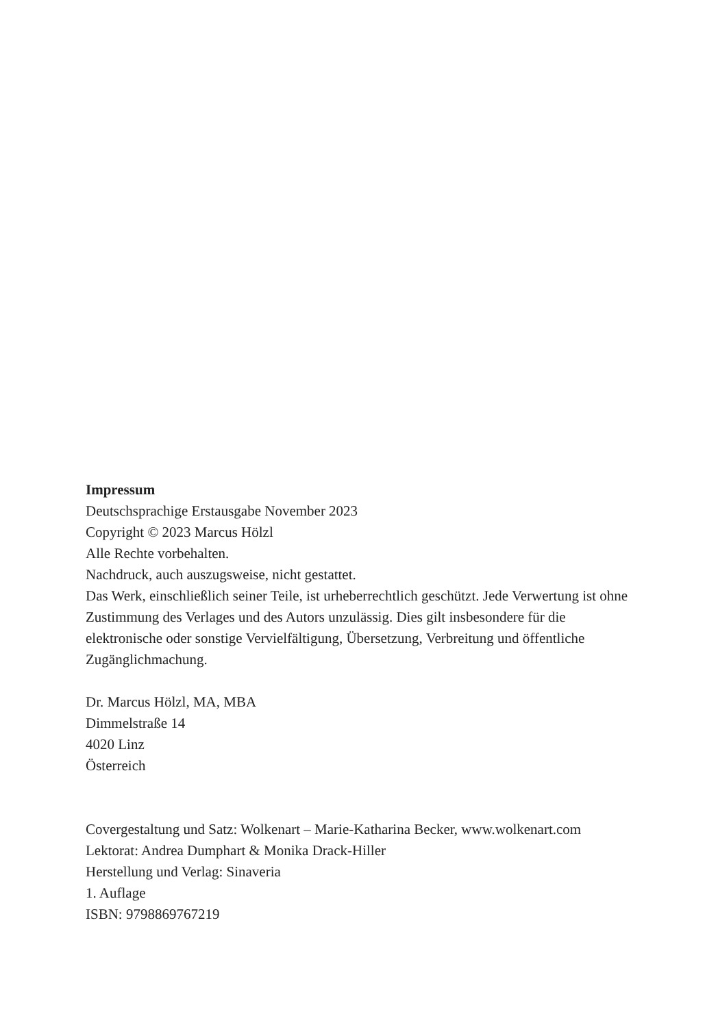Impressum
Deutschsprachige Erstausgabe November 2023
Copyright © 2023 Marcus Hölzl
Alle Rechte vorbehalten.
Nachdruck, auch auszugsweise, nicht gestattet.
Das Werk, einschließlich seiner Teile, ist urheberrechtlich geschützt. Jede Verwertung ist ohne Zustimmung des Verlages und des Autors unzulässig. Dies gilt insbesondere für die elektronische oder sonstige Vervielfältigung, Übersetzung, Verbreitung und öffentliche Zugänglichmachung.
Dr. Marcus Hölzl, MA, MBA
Dimmelstraße 14
4020 Linz
Österreich
Covergestaltung und Satz: Wolkenart – Marie-Katharina Becker, www.wolkenart.com
Lektorat: Andrea Dumphart & Monika Drack-Hiller
Herstellung und Verlag: Sinaveria
1. Auflage
ISBN: 9798869767219